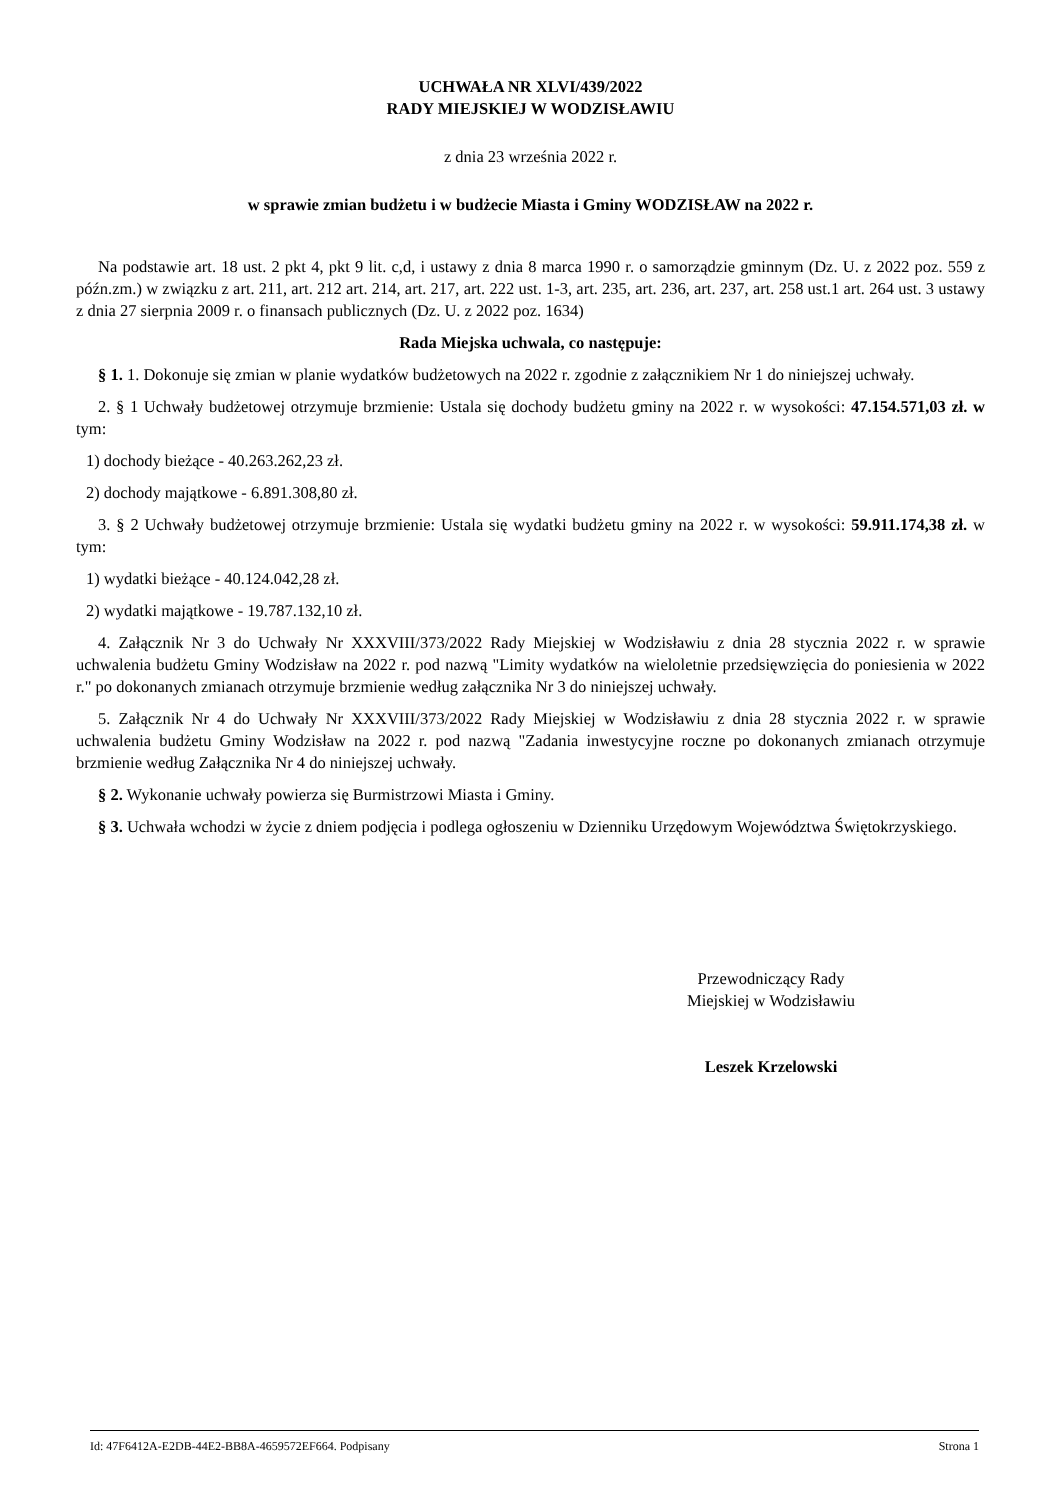UCHWAŁA NR XLVI/439/2022
RADY MIEJSKIEJ W WODZISŁAWIU
z dnia 23 września 2022 r.
w sprawie zmian budżetu i w budżecie Miasta i Gminy WODZISŁAW na 2022 r.
Na podstawie art. 18 ust. 2 pkt 4, pkt 9 lit. c,d, i ustawy z dnia 8 marca 1990 r. o samorządzie gminnym (Dz. U. z 2022 poz. 559 z późn.zm.) w związku z art. 211, art. 212 art. 214, art. 217, art. 222 ust. 1-3, art. 235, art. 236, art. 237, art. 258 ust.1 art. 264 ust. 3 ustawy z dnia 27 sierpnia 2009 r. o finansach publicznych (Dz. U. z 2022 poz. 1634)
Rada Miejska uchwala, co następuje:
§ 1. 1. Dokonuje się zmian w planie wydatków budżetowych na 2022 r. zgodnie z załącznikiem Nr 1 do niniejszej uchwały.
2. § 1 Uchwały budżetowej otrzymuje brzmienie: Ustala się dochody budżetu gminy na 2022 r. w wysokości: 47.154.571,03 zł. w tym:
1) dochody bieżące - 40.263.262,23 zł.
2) dochody majątkowe - 6.891.308,80 zł.
3. § 2 Uchwały budżetowej otrzymuje brzmienie: Ustala się wydatki budżetu gminy na 2022 r. w wysokości: 59.911.174,38 zł. w tym:
1) wydatki bieżące - 40.124.042,28 zł.
2) wydatki majątkowe - 19.787.132,10 zł.
4. Załącznik Nr 3 do Uchwały Nr XXXVIII/373/2022 Rady Miejskiej w Wodzisławiu z dnia 28 stycznia 2022 r. w sprawie uchwalenia budżetu Gminy Wodzisław na 2022 r. pod nazwą "Limity wydatków na wieloletnie przedsięwzięcia do poniesienia w 2022 r." po dokonanych zmianach otrzymuje brzmienie według załącznika Nr 3 do niniejszej uchwały.
5. Załącznik Nr 4 do Uchwały Nr XXXVIII/373/2022 Rady Miejskiej w Wodzisławiu z dnia 28 stycznia 2022 r. w sprawie uchwalenia budżetu Gminy Wodzisław na 2022 r. pod nazwą "Zadania inwestycyjne roczne po dokonanych zmianach otrzymuje brzmienie według Załącznika Nr 4 do niniejszej uchwały.
§ 2. Wykonanie uchwały powierza się Burmistrzowi Miasta i Gminy.
§ 3. Uchwała wchodzi w życie z dniem podjęcia i podlega ogłoszeniu w Dzienniku Urzędowym Województwa Świętokrzyskiego.
Przewodniczący Rady
Miejskiej w Wodzisławiu
Leszek Krzelowski
Id: 47F6412A-E2DB-44E2-BB8A-4659572EF664. Podpisany Strona 1